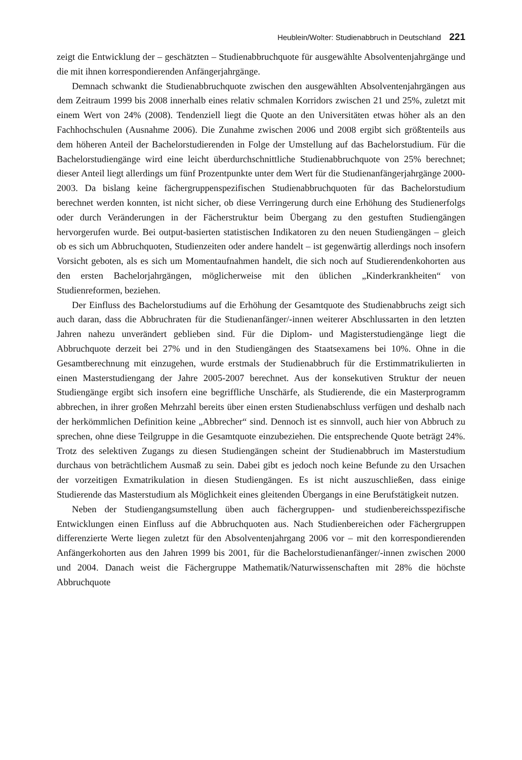Heublein/Wolter: Studienabbruch in Deutschland 221
zeigt die Entwicklung der – geschätzten – Studienabbruchquote für ausgewählte Absolventenjahrgänge und die mit ihnen korrespondierenden Anfängerjahrgänge.
Demnach schwankt die Studienabbruchquote zwischen den ausgewählten Absolventenjahrgängen aus dem Zeitraum 1999 bis 2008 innerhalb eines relativ schmalen Korridors zwischen 21 und 25%, zuletzt mit einem Wert von 24% (2008). Tendenziell liegt die Quote an den Universitäten etwas höher als an den Fachhochschulen (Ausnahme 2006). Die Zunahme zwischen 2006 und 2008 ergibt sich größtenteils aus dem höheren Anteil der Bachelorstudierenden in Folge der Umstellung auf das Bachelorstudium. Für die Bachelorstudiengänge wird eine leicht überdurchschnittliche Studienabbruchquote von 25% berechnet; dieser Anteil liegt allerdings um fünf Prozentpunkte unter dem Wert für die Studienanfängerjahrgänge 2000-2003. Da bislang keine fächergruppenspezifischen Studienabbruchquoten für das Bachelorstudium berechnet werden konnten, ist nicht sicher, ob diese Verringerung durch eine Erhöhung des Studienerfolgs oder durch Veränderungen in der Fächerstruktur beim Übergang zu den gestuften Studiengängen hervorgerufen wurde. Bei output-basierten statistischen Indikatoren zu den neuen Studiengängen – gleich ob es sich um Abbruchquoten, Studienzeiten oder andere handelt – ist gegenwärtig allerdings noch insofern Vorsicht geboten, als es sich um Momentaufnahmen handelt, die sich noch auf Studierendenkohorten aus den ersten Bachelorjahrgängen, möglicherweise mit den üblichen „Kinderkrankheiten“ von Studienreformen, beziehen.
Der Einfluss des Bachelorstudiums auf die Erhöhung der Gesamtquote des Studienabbruchs zeigt sich auch daran, dass die Abbruchraten für die Studienanfänger/-innen weiterer Abschlussarten in den letzten Jahren nahezu unverändert geblieben sind. Für die Diplom- und Magisterstudiengänge liegt die Abbruchquote derzeit bei 27% und in den Studiengängen des Staatsexamens bei 10%. Ohne in die Gesamtberechnung mit einzugehen, wurde erstmals der Studienabbruch für die Erstimmatrikulierten in einen Masterstudiengang der Jahre 2005-2007 berechnet. Aus der konsekutiven Struktur der neuen Studiengänge ergibt sich insofern eine begriffliche Unschärfe, als Studierende, die ein Masterprogramm abbrechen, in ihrer großen Mehrzahl bereits über einen ersten Studienabschluss verfügen und deshalb nach der herkömmlichen Definition keine „Abbrecher“ sind. Dennoch ist es sinnvoll, auch hier von Abbruch zu sprechen, ohne diese Teilgruppe in die Gesamtquote einzubeziehen. Die entsprechende Quote beträgt 24%. Trotz des selektiven Zugangs zu diesen Studiengängen scheint der Studienabbruch im Masterstudium durchaus von beträchtlichem Ausmaß zu sein. Dabei gibt es jedoch noch keine Befunde zu den Ursachen der vorzeitigen Exmatrikulation in diesen Studiengängen. Es ist nicht auszuschließen, dass einige Studierende das Masterstudium als Möglichkeit eines gleitenden Übergangs in eine Berufstätigkeit nutzen.
Neben der Studiengangsumstellung üben auch fächergruppen- und studienbereichsspezifische Entwicklungen einen Einfluss auf die Abbruchquoten aus. Nach Studienbereichen oder Fächergruppen differenzierte Werte liegen zuletzt für den Absolventenjahrgang 2006 vor – mit den korrespondierenden Anfängerkohorten aus den Jahren 1999 bis 2001, für die Bachelorstudienanfänger/-innen zwischen 2000 und 2004. Danach weist die Fächergruppe Mathematik/Naturwissenschaften mit 28% die höchste Abbruchquote